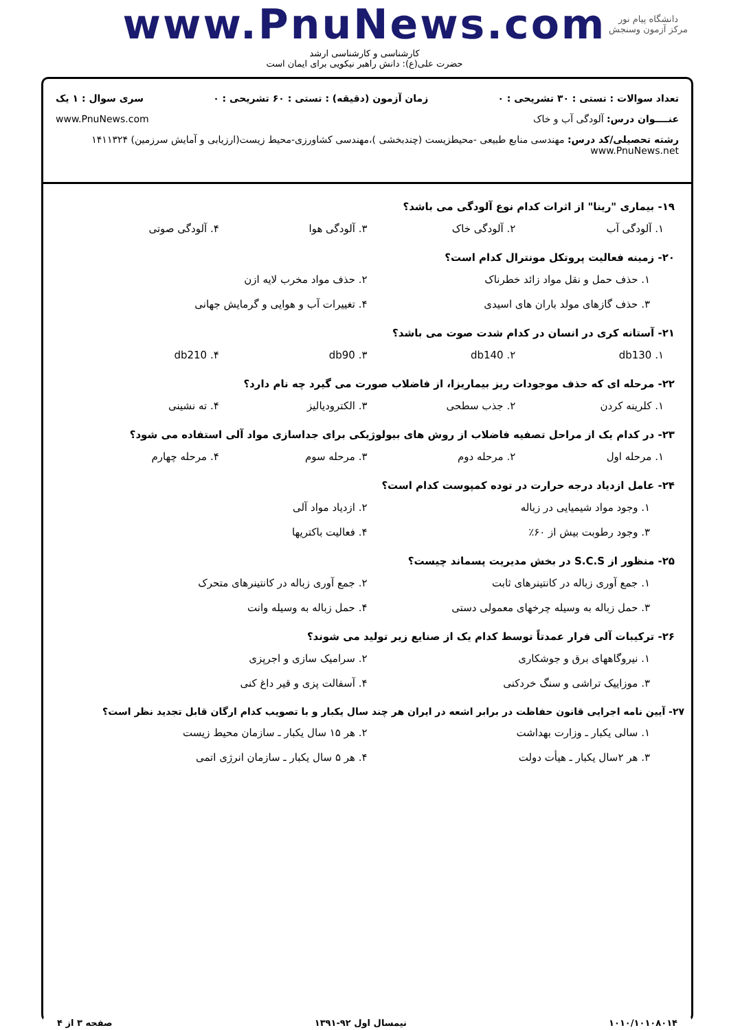دانشگاه پیام نور
مرکز آزمون وسنجش
www.PnuNews.com
کارشناسی و کارشناسی ارشد
حضرت علی(ع): دانش راهبر نیکویی برای ایمان است
تعداد سوالات : تستی : ۳۰ تشریحی : ۰ زمان آزمون (دقیقه) : تستی : ۶۰ تشریحی : ۰ سری سوال : ۱ یک
عنــــوان درس: آلودگی آب و خاک www.PnuNews.com
رشته تحصیلی/کد درس: مهندسی منابع طبیعی -محیطزیست (چندبخشی )،مهندسی کشاورزی-محیط زیست(ارزیابی و آمایش سرزمین) ۱۴۱۱۳۲۴ www.PnuNews.net
۱۹- بیماری "رینا" از اثرات کدام نوع آلودگی می باشد؟
۱. آلودگی آب ۲. آلودگی خاک ۳. آلودگی هوا ۴. آلودگی صوتی
۲۰- زمینه فعالیت پروتکل مونترال کدام است؟
۱. حذف حمل و نقل مواد زائد خطرناک ۲. حذف مواد مخرب لایه ازن ۳. حذف گازهای مولد باران های اسیدی ۴. تغییرات آب و هوایی و گرمایش جهانی
۲۱- آستانه کری در انسان در کدام شدت صوت می باشد؟
۱. db130 ۲. db140 ۳. db90 ۴. db210
۲۲- مرحله ای که حذف موجودات ریز بیماریزا، از فاضلاب صورت می گیرد چه نام دارد؟
۱. کلرینه کردن ۲. جذب سطحی ۳. الکترودیالیز ۴. ته نشینی
۲۳- در کدام یک از مراحل تصفیه فاضلاب از روش های بیولوژیکی برای جداسازی مواد آلی استفاده می شود؟
۱. مرحله اول ۲. مرحله دوم ۳. مرحله سوم ۴. مرحله چهارم
۲۴- عامل ازدیاد درجه حرارت در توده کمپوست کدام است؟
۱. وجود مواد شیمیایی در زباله ۲. ازدیاد مواد آلی ۳. وجود رطوبت بیش از ۶۰٪ ۴. فعالیت باکتریها
۲۵- منظور از S.C.S در بخش مدیریت پسماند چیست؟
۱. جمع آوری زباله در کانتینرهای ثابت ۲. جمع آوری زباله در کانتینرهای متحرک ۳. حمل زباله به وسیله چرخهای معمولی دستی ۴. حمل زباله به وسیله وانت
۲۶- ترکیبات آلی فرار عمدتاً توسط کدام یک از صنایع زیر تولید می شوند؟
۱. نیروگاههای برق و جوشکاری ۲. سرامیک سازی و اجرپزی ۳. موزاییک تراشی و سنگ خردکنی ۴. آسفالت پزی و قیر داغ کنی
۲۷- آیین نامه اجرایی قانون حفاظت در برابر اشعه در ایران هر چند سال یکبار و با تصویب کدام ارگان قابل تجدید نظر است؟
۱. سالی یکبار ـ وزارت بهداشت ۲. هر ۱۵ سال یکبار ـ سازمان محیط زیست ۳. هر ۲سال یکبار ـ هیأت دولت ۴. هر ۵ سال یکبار ـ سازمان انرژی اتمی
۱۰۱۰/۱۰۱۰۸۰۱۴ نیمسال اول ۹۲-۱۳۹۱ صفحه ۳ از ۴